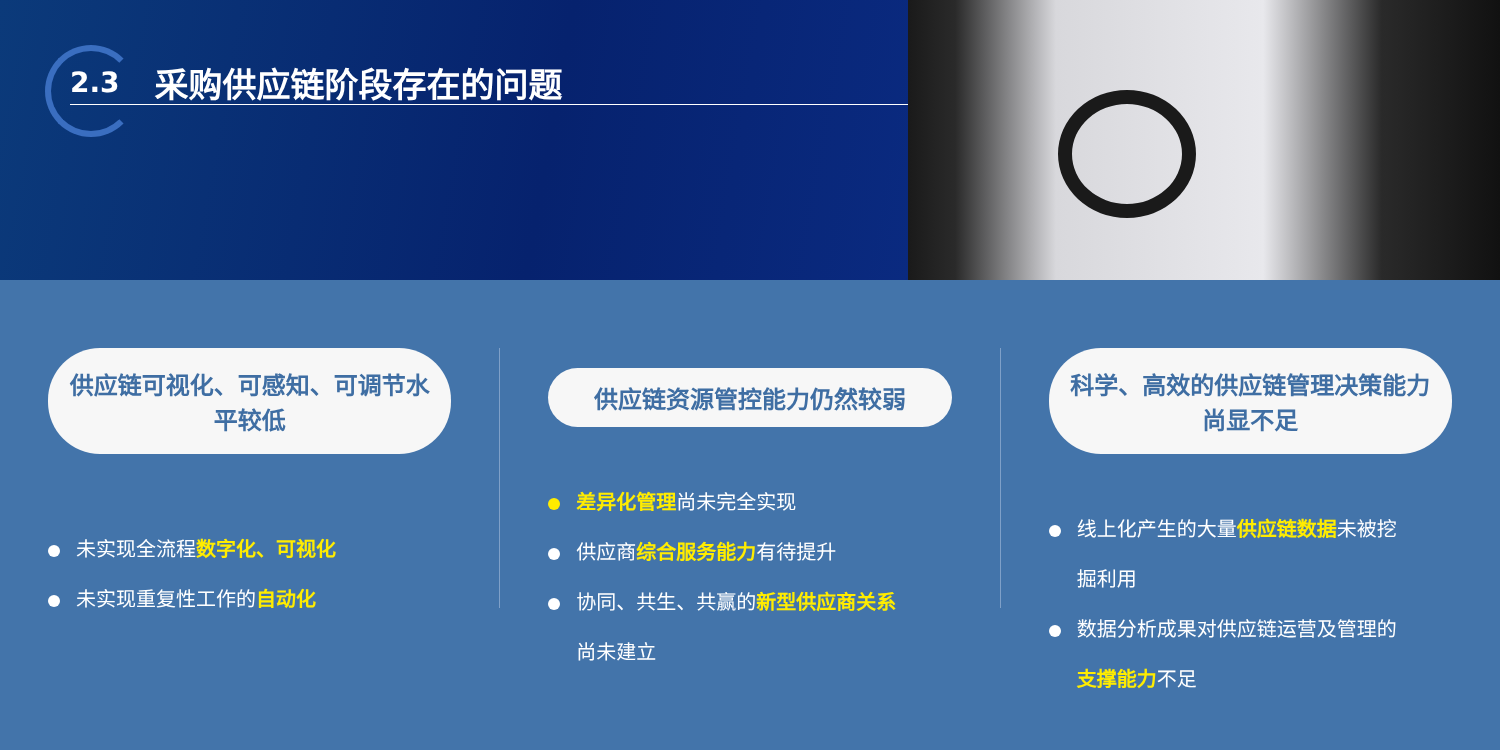2.3 采购供应链阶段存在的问题
供应链可视化、可感知、可调节水平较低
未实现全流程数字化、可视化
未实现重复性工作的自动化
供应链资源管控能力仍然较弱
差异化管理尚未完全实现
供应商综合服务能力有待提升
协同、共生、共赢的新型供应商关系
尚未建立
科学、高效的供应链管理决策能力尚显不足
线上化产生的大量供应链数据未被挖
掘利用
数据分析成果对供应链运营及管理的
支撑能力不足